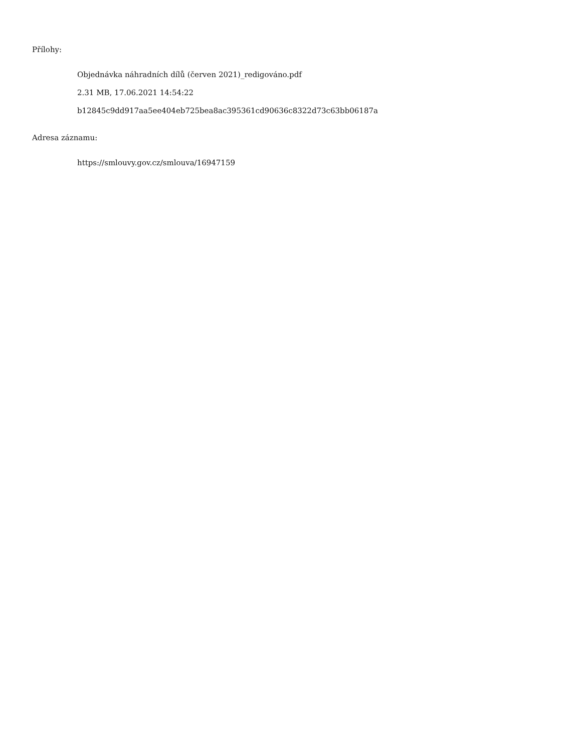Přílohy:
Objednávka náhradních dílů (červen 2021)_redigováno.pdf
2.31 MB, 17.06.2021 14:54:22
b12845c9dd917aa5ee404eb725bea8ac395361cd90636c8322d73c63bb06187a
Adresa záznamu:
https://smlouvy.gov.cz/smlouva/16947159